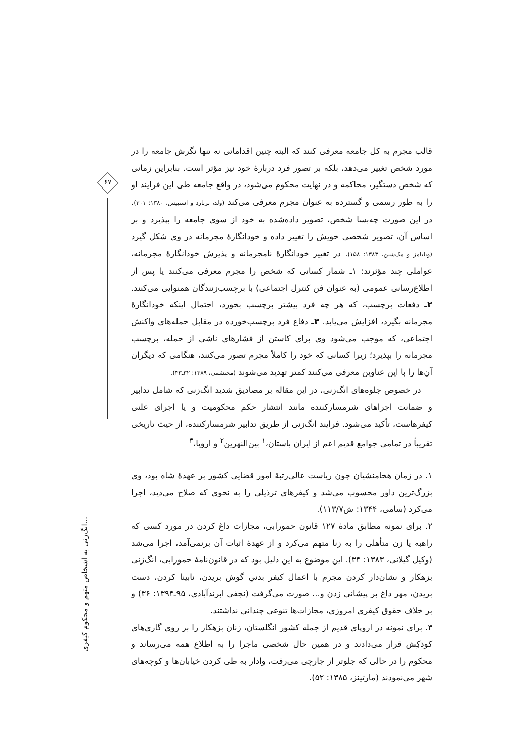۶۷
انگ‌زنی به اشخاص متهم و محکوم کیفری...
قالب مجرم به کل جامعه معرفی کنند که البته چنین اقداماتی نه تنها نگرش جامعه را در مورد شخص تغییر می‌دهد، بلکه بر تصور فرد دربارهٔ خود نیز مؤثر است. بنابراین زمانی که شخص دستگیر، محاکمه و در نهایت محکوم می‌شود، در واقع جامعه طی این فرایند او را به طور رسمی و گسترده به عنوان مجرم معرفی می‌کند (ولد، برنارد و اسنیپس، ۱۳۸۰: ۳۰۱). در این صورت چه‌بسا شخص، تصویر داده‌شده به خود از سوی جامعه را بپذیرد و بر اساس آن، تصویر شخصی خویش را تغییر داده و خودانگارهٔ مجرمانه در وی شکل گیرد (ویلیامز و مک‌شین، ۱۳۸۳: ۱۵۸). در تغییر خودانگارهٔ نامجرمانه و پذیرش خودانگارهٔ مجرمانه، عواملی چند مؤثرند: ۱ـ شمار کسانی که شخص را مجرم معرفی می‌کنند یا پس از اطلاع‌رسانی عمومی (به عنوان فن کنترل اجتماعی) با برچسب‌زنندگان همنوایی می‌کنند. ۲ـ دفعات برچسب، که هر چه فرد بیشتر برچسب بخورد، احتمال اینکه خودانگارهٔ مجرمانه بگیرد، افزایش می‌یابد. ۳ـ دفاع فرد برچسب‌خورده در مقابل حمله‌های واکنش اجتماعی، که موجب می‌شود وی برای کاستن از فشارهای ناشی از حمله، برچسب مجرمانه را بپذیرد؛ زیرا کسانی که خود را کاملاً مجرم تصور می‌کنند، هنگامی که دیگران آن‌ها را با این عناوین معرفی می‌کنند کمتر تهدید می‌شوند (محتشمی، ۱۳۸۹: ۳۲ـ۳۳).
در خصوص جلوه‌های انگ‌زنی، در این مقاله بر مصادیق شدید انگ‌زنی که شامل تدابیر و ضمانت اجراهای شرمسارکننده مانند انتشار حکم محکومیت و یا اجرای علنی کیفرهاست، تأکید می‌شود. فرایند انگ‌زنی از طریق تدابیر شرمسارکننده، از حیث تاریخی تقریباً در تمامی جوامع قدیم اعم از ایران باستان،<sup>۱</sup> بین‌النهرین<sup>۲</sup> و اروپا،<sup>۳</sup>
۱. در زمان هخامنشیان چون ریاست عالی‌رتبهٔ امور قضایی کشور بر عهدهٔ شاه بود، وی بزرگ‌ترین داور محسوب می‌شد و کیفرهای ترذیلی را به نحوی که صلاح می‌دید، اجرا می‌کرد (سامی، ۱۳۴۴: ش۱۱۳/۷).
۲. برای نمونه مطابق مادهٔ ۱۲۷ قانون حمورابی، مجازات داغ کردن در مورد کسی که راهبه یا زن متأهلی را به زنا متهم می‌کرد و از عهدهٔ اثبات آن برنمی‌آمد، اجرا می‌شد (وکیل گیلانی، ۱۳۸۳: ۳۴). این موضوع به این دلیل بود که در قانون‌نامهٔ حمورابی، انگ‌زنی بزهکار و نشان‌دار کردن مجرم با اعمال کیفر بدنیِ گوش بریدن، نابینا کردن، دست بریدن، مهر داغ بر پیشانی زدن و... صورت می‌گرفت (نجفی ابرندآبادی، ۹۵ـ۱۳۹۴: ۳۶) و بر خلاف حقوق کیفری امروزی، مجازات‌ها تنوعی چندانی نداشتند.
۳. برای نمونه در اروپای قدیم از جمله کشور انگلستان، زنان بزهکار را بر روی گاری‌های کوذکِش قرار می‌دادند و در همین حال شخصی ماجرا را به اطلاع همه می‌رساند و محکوم را در حالی که جلوتر از جارچی می‌رفت، وادار به طی کردن خیابان‌ها و کوچه‌های شهر می‌نمودند (مارتینز، ۱۳۸۵: ۵۲).